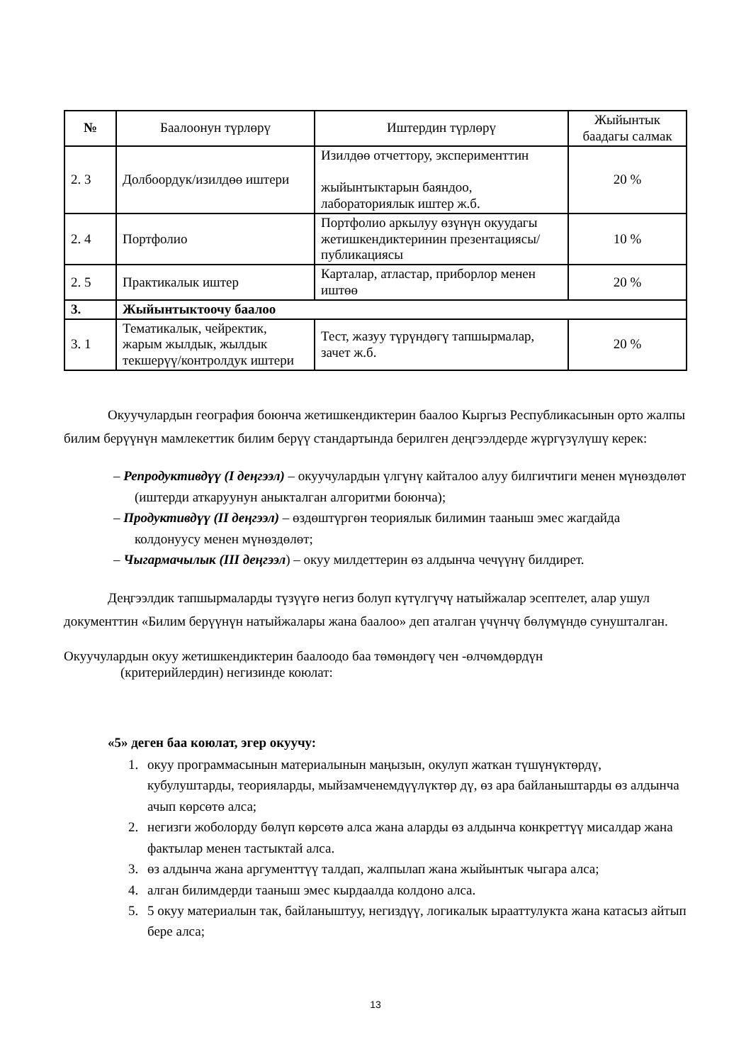| № | Баалоонун түрлөрү | Иштердин түрлөрү | Жыйынтык баадагы салмак |
| --- | --- | --- | --- |
| 2. 3 | Долбоордук/изилдөө иштери | Изилдөө отчеттору, эксперименттин жыйынтыктарын баяндоо, лабораториялык иштер ж.б. | 20 % |
| 2. 4 | Портфолио | Портфолио аркылуу өзүнүн окуудагы жетишкендиктеринин презентациясы/публикациясы | 10 % |
| 2. 5 | Практикалык иштер | Карталар, атластар, приборлор менен иштөө | 20 % |
| 3. | Жыйынтыктоочу баалоо | | |
| 3. 1 | Тематикалык, чейректик, жарым жылдык, жылдык текшерүү/контролдук иштери | Тест, жазуу түрүндөгү тапшырмалар, зачет ж.б. | 20 % |
Окуучулардын география боюнча жетишкендиктерин баалоо Кыргыз Республикасынын орто жалпы билим берүүнүн мамлекеттик билим берүү стандартында берилген деңгээлдерде жүргүзүлүшү керек:
– Репродуктивдүү (I деңгээл) – окуучулардын үлгүнү кайталоо алуу билгичтиги менен мүнөздөлөт (иштерди аткаруунун аныкталган алгоритми боюнча);
– Продуктивдүү (II деңгээл) – өздөштүргөн теориялык билимин тааныш эмес жагдайда колдонуусу менен мүнөздөлөт;
– Чыгармачылык (III деңгээл) – окуу милдеттерин өз алдынча чечүүнү билдирет.
Деңгээлдик тапшырмаларды түзүүгө негиз болуп күтүлгүчү натыйжалар эсептелет, алар ушул документтин «Билим берүүнүн натыйжалары жана баалоо» деп аталган үчүнчү бөлүмүндө сунушталган.
Окуучулардын окуу жетишкендиктерин баалоодо баа төмөндөгү чен -өлчөмдөрдүн
(критерийлердин) негизинде коюлат:
«5» деген баа коюлат, эгер окуучу:
1. окуу программасынын материалынын маңызын, окулуп жаткан түшүнүктөрдү, кубулуштарды, теорияларды, мыйзамченемдүүлүктөр дү, өз ара байланыштарды өз алдынча ачып көрсөтө алса;
2. негизги жоболорду бөлүп көрсөтө алса жана аларды өз алдынча конкреттүү мисалдар жана фактылар менен тастыктай алса.
3. өз алдынча жана аргументтүү талдап, жалпылап жана жыйынтык чыгара алса;
4. алган билимдерди тааныш эмес кырдаалда колдоно алса.
5. 5 окуу материалын так, байланыштуу, негиздүү, логикалык ырааттулукта жана катасыз айтып бере алса;
13